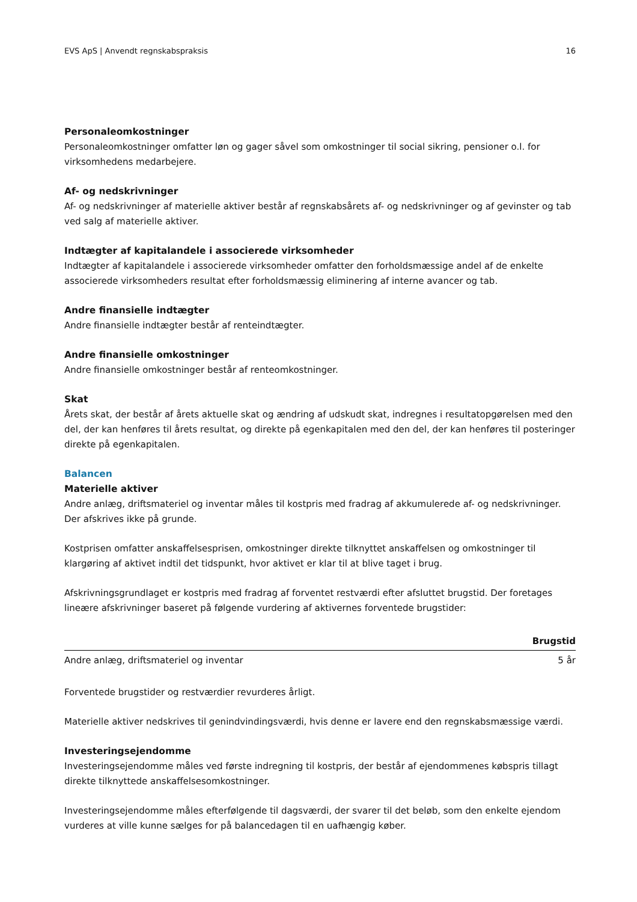EVS ApS | Anvendt regnskabspraksis 16
Personaleomkostninger
Personaleomkostninger omfatter løn og gager såvel som omkostninger til social sikring, pensioner o.l. for virksomhedens medarbejere.
Af- og nedskrivninger
Af- og nedskrivninger af materielle aktiver består af regnskabsårets af- og nedskrivninger og af gevinster og tab ved salg af materielle aktiver.
Indtægter af kapitalandele i associerede virksomheder
Indtægter af kapitalandele i associerede virksomheder omfatter den forholdsmæssige andel af de enkelte associerede virksomheders resultat efter forholdsmæssig eliminering af interne avancer og tab.
Andre finansielle indtægter
Andre finansielle indtægter består af renteindtægter.
Andre finansielle omkostninger
Andre finansielle omkostninger består af renteomkostninger.
Skat
Årets skat, der består af årets aktuelle skat og ændring af udskudt skat, indregnes i resultatopgørelsen med den del, der kan henføres til årets resultat, og direkte på egenkapitalen med den del, der kan henføres til posteringer direkte på egenkapitalen.
Balancen
Materielle aktiver
Andre anlæg, driftsmateriel og inventar måles til kostpris med fradrag af akkumulerede af- og nedskrivninger. Der afskrives ikke på grunde.
Kostprisen omfatter anskaffelsesprisen, omkostninger direkte tilknyttet anskaffelsen og omkostninger til klargøring af aktivet indtil det tidspunkt, hvor aktivet er klar til at blive taget i brug.
Afskrivningsgrundlaget er kostpris med fradrag af forventet restværdi efter afsluttet brugstid. Der foretages lineære afskrivninger baseret på følgende vurdering af aktivernes forventede brugstider:
| | Brugstid |
| --- | --- |
| Andre anlæg, driftsmateriel og inventar | 5 år |
Forventede brugstider og restværdier revurderes årligt.
Materielle aktiver nedskrives til genindvindingsværdi, hvis denne er lavere end den regnskabsmæssige værdi.
Investeringsejendomme
Investeringsejendomme måles ved første indregning til kostpris, der består af ejendommenes købspris tillagt direkte tilknyttede anskaffelsesomkostninger.
Investeringsejendomme måles efterfølgende til dagsværdi, der svarer til det beløb, som den enkelte ejendom vurderes at ville kunne sælges for på balancedagen til en uafhængig køber.